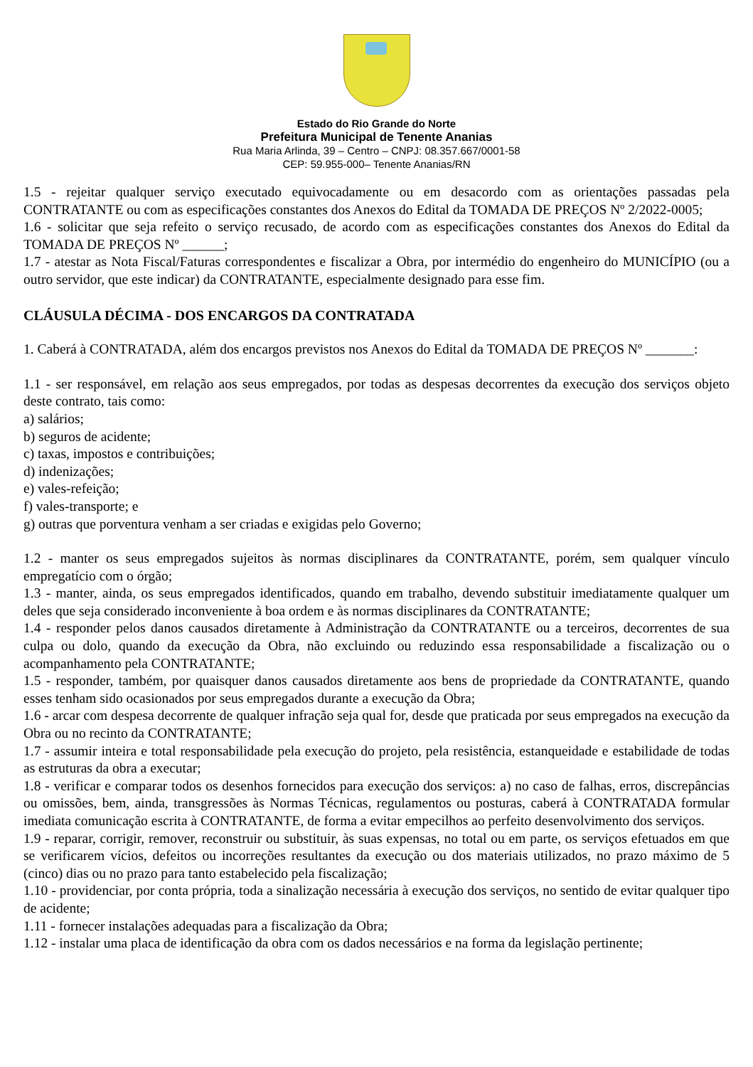Estado do Rio Grande do Norte
Prefeitura Municipal de Tenente Ananias
Rua Maria Arlinda, 39 – Centro – CNPJ: 08.357.667/0001-58
CEP: 59.955-000– Tenente Ananias/RN
1.5 - rejeitar qualquer serviço executado equivocadamente ou em desacordo com as orientações passadas pela CONTRATANTE ou com as especificações constantes dos Anexos do Edital da TOMADA DE PREÇOS Nº 2/2022-0005;
1.6 - solicitar que seja refeito o serviço recusado, de acordo com as especificações constantes dos Anexos do Edital da TOMADA DE PREÇOS Nº ______;
1.7 - atestar as Nota Fiscal/Faturas correspondentes e fiscalizar a Obra, por intermédio do engenheiro do MUNICÍPIO (ou a outro servidor, que este indicar) da CONTRATANTE, especialmente designado para esse fim.
CLÁUSULA DÉCIMA - DOS ENCARGOS DA CONTRATADA
1. Caberá à CONTRATADA, além dos encargos previstos nos Anexos do Edital da TOMADA DE PREÇOS Nº _______:
1.1 - ser responsável, em relação aos seus empregados, por todas as despesas decorrentes da execução dos serviços objeto deste contrato, tais como:
a) salários;
b) seguros de acidente;
c) taxas, impostos e contribuições;
d) indenizações;
e) vales-refeição;
f) vales-transporte; e
g) outras que porventura venham a ser criadas e exigidas pelo Governo;
1.2 - manter os seus empregados sujeitos às normas disciplinares da CONTRATANTE, porém, sem qualquer vínculo empregatício com o órgão;
1.3 - manter, ainda, os seus empregados identificados, quando em trabalho, devendo substituir imediatamente qualquer um deles que seja considerado inconveniente à boa ordem e às normas disciplinares da CONTRATANTE;
1.4 - responder pelos danos causados diretamente à Administração da CONTRATANTE ou a terceiros, decorrentes de sua culpa ou dolo, quando da execução da Obra, não excluindo ou reduzindo essa responsabilidade a fiscalização ou o acompanhamento pela CONTRATANTE;
1.5 - responder, também, por quaisquer danos causados diretamente aos bens de propriedade da CONTRATANTE, quando esses tenham sido ocasionados por seus empregados durante a execução da Obra;
1.6 - arcar com despesa decorrente de qualquer infração seja qual for, desde que praticada por seus empregados na execução da Obra ou no recinto da CONTRATANTE;
1.7 - assumir inteira e total responsabilidade pela execução do projeto, pela resistência, estanqueidade e estabilidade de todas as estruturas da obra a executar;
1.8 - verificar e comparar todos os desenhos fornecidos para execução dos serviços: a) no caso de falhas, erros, discrepâncias ou omissões, bem, ainda, transgressões às Normas Técnicas, regulamentos ou posturas, caberá à CONTRATADA formular imediata comunicação escrita à CONTRATANTE, de forma a evitar empecilhos ao perfeito desenvolvimento dos serviços.
1.9 - reparar, corrigir, remover, reconstruir ou substituir, às suas expensas, no total ou em parte, os serviços efetuados em que se verificarem vícios, defeitos ou incorreções resultantes da execução ou dos materiais utilizados, no prazo máximo de 5 (cinco) dias ou no prazo para tanto estabelecido pela fiscalização;
1.10 - providenciar, por conta própria, toda a sinalização necessária à execução dos serviços, no sentido de evitar qualquer tipo de acidente;
1.11 - fornecer instalações adequadas para a fiscalização da Obra;
1.12 - instalar uma placa de identificação da obra com os dados necessários e na forma da legislação pertinente;